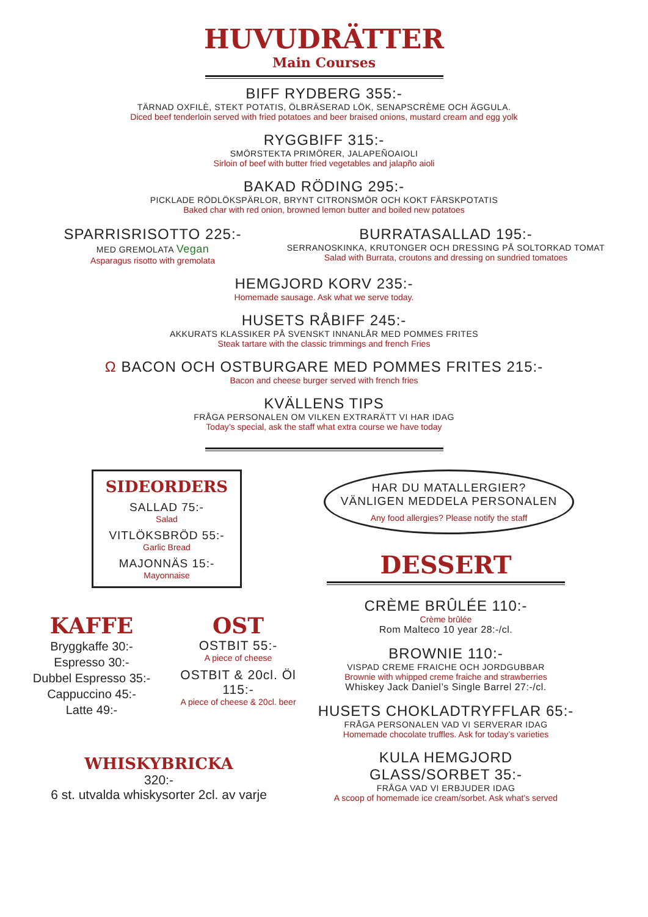HUVUDRÄTTER
Main Courses
BIFF RYDBERG 355:-
TÄRNAD OXFILÈ, STEKT POTATIS, ÖLBRÄSERAD LÖK, SENAPSCRÈME OCH ÄGGULA.
Diced beef tenderloin served with fried potatoes and beer braised onions, mustard cream and egg yolk
RYGGBIFF 315:-
SMÖRSTEKTA PRIMÖRER, JALAPEÑOAIOLI
Sirloin of beef with butter fried vegetables and jalapño aioli
BAKAD RÖDING 295:-
PICKLADE RÖDLÖKSPÄRLOR, BRYNT CITRONSMÖR OCH KOKT FÄRSKPOTATIS
Baked char with red onion, browned lemon butter and boiled new potatoes
SPARRISRISOTTO 225:-
MED GREMOLATA Vegan
Asparagus risotto with gremolata
BURRATASALLAD 195:-
SERRANOSKINKA, KRUTONGER OCH DRESSING PÅ SOLTORKAD TOMAT
Salad with Burrata, croutons and dressing on sundried tomatoes
HEMGJORD KORV 235:-
Homemade sausage. Ask what we serve today.
HUSETS RÅBIFF 245:-
AKKURATS KLASSIKER PÅ SVENSKT INNANLÅR MED POMMES FRITES
Steak tartare with the classic trimmings and french Fries
Ω BACON OCH OSTBURGARE MED POMMES FRITES 215:-
Bacon and cheese burger served with french fries
KVÄLLENS TIPS
FRÅGA PERSONALEN OM VILKEN EXTRARÄTT VI HAR IDAG
Today’s special, ask the staff what extra course we have today
SIDEORDERS
SALLAD 75:-
Salad
VITLÖKSBRÖD 55:-
Garlic Bread
MAJONNÄS 15:-
Mayonnaise
KAFFE
Bryggkaffe 30:-
Espresso 30:-
Dubbel Espresso 35:-
Cappuccino 45:-
Latte 49:-
OST
OSTBIT 55:-
A piece of cheese
OSTBIT & 20cl. Öl 115:-
A piece of cheese & 20cl. beer
WHISKYBRICKA
320:-
6 st. utvalda whiskysorter 2cl. av varje
HAR DU MATALLERGIER?
VÄNLIGEN MEDDELA PERSONALEN
Any food allergies? Please notify the staff
DESSERT
CRÈME BRÛLÉE 110:-
Crème brûlée
Rom Malteco 10 year 28:-/cl.
BROWNIE 110:-
VISPAD CREME FRAICHE OCH JORDGUBBAR
Brownie with whipped creme fraiche and strawberries
Whiskey Jack Daniel’s Single Barrel 27:-/cl.
HUSETS CHOKLADTRYFFLAR 65:-
FRÅGA PERSONALEN VAD VI SERVERAR IDAG
Homemade chocolate truffles. Ask for today’s varieties
KULA HEMGJORD GLASS/SORBET 35:-
FRÅGA VAD VI ERBJUDER IDAG
A scoop of homemade ice cream/sorbet. Ask what’s served